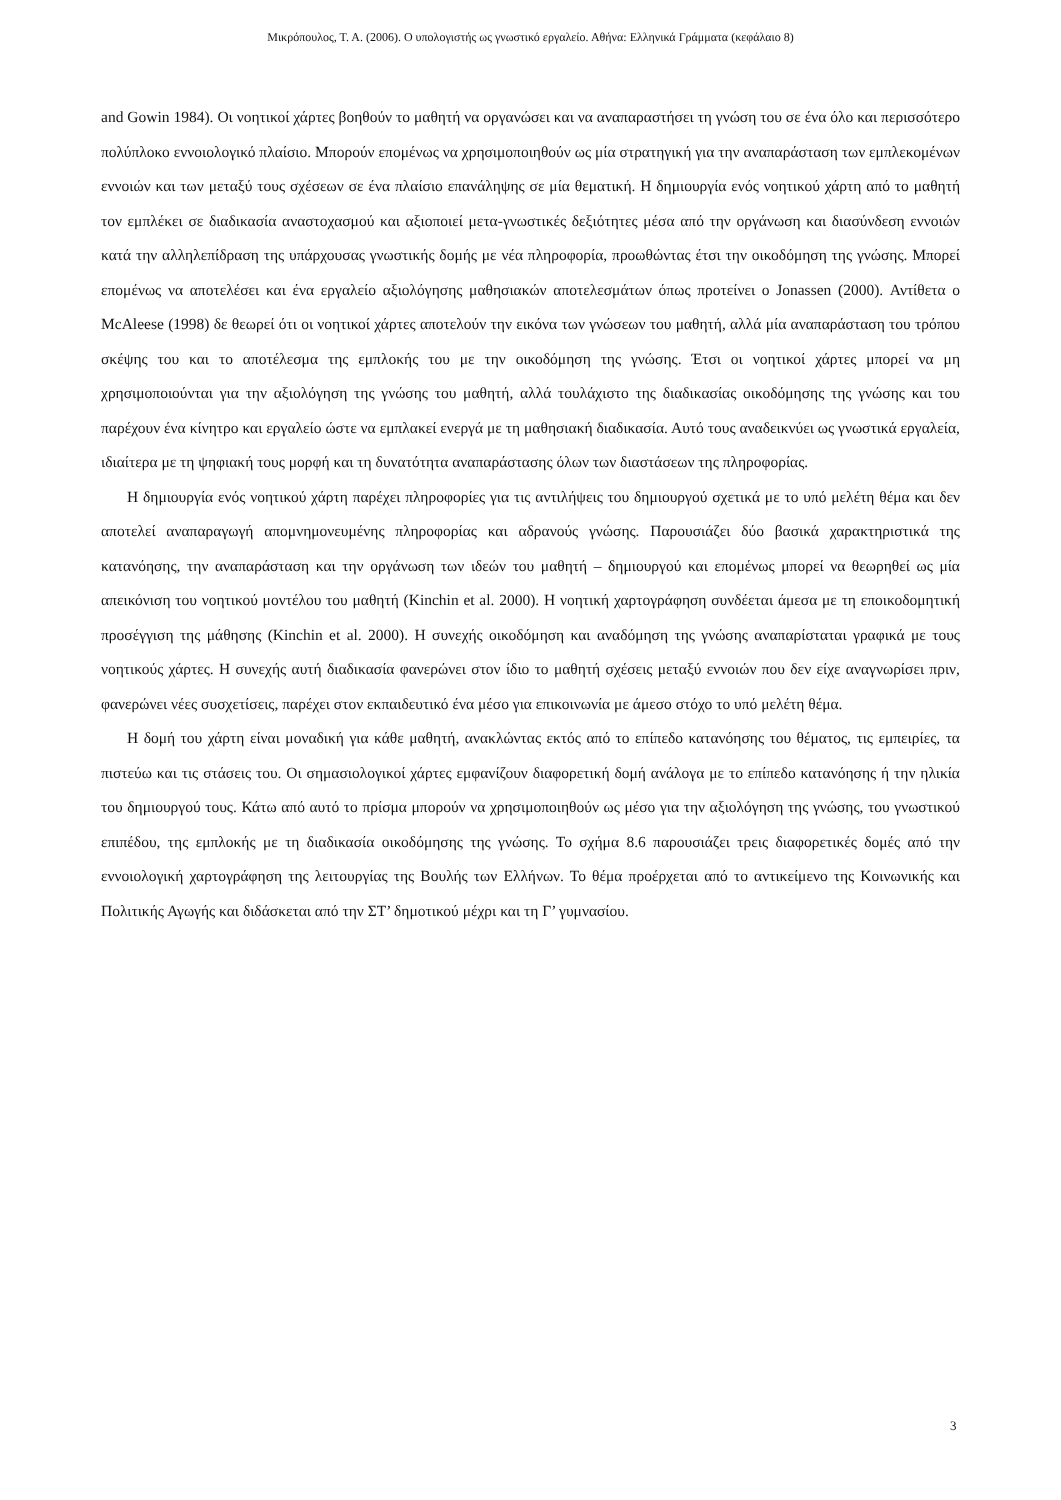Μικρόπουλος, Τ. Α. (2006). Ο υπολογιστής ως γνωστικό εργαλείο. Αθήνα: Ελληνικά Γράμματα (κεφάλαιο 8)
and Gowin 1984). Οι νοητικοί χάρτες βοηθούν το μαθητή να οργανώσει και να αναπαραστήσει τη γνώση του σε ένα όλο και περισσότερο πολύπλοκο εννοιολογικό πλαίσιο. Μπορούν επομένως να χρησιμοποιηθούν ως μία στρατηγική για την αναπαράσταση των εμπλεκομένων εννοιών και των μεταξύ τους σχέσεων σε ένα πλαίσιο επανάληψης σε μία θεματική. Η δημιουργία ενός νοητικού χάρτη από το μαθητή τον εμπλέκει σε διαδικασία αναστοχασμού και αξιοποιεί μετα-γνωστικές δεξιότητες μέσα από την οργάνωση και διασύνδεση εννοιών κατά την αλληλεπίδραση της υπάρχουσας γνωστικής δομής με νέα πληροφορία, προωθώντας έτσι την οικοδόμηση της γνώσης. Μπορεί επομένως να αποτελέσει και ένα εργαλείο αξιολόγησης μαθησιακών αποτελεσμάτων όπως προτείνει ο Jonassen (2000). Αντίθετα ο McAleese (1998) δε θεωρεί ότι οι νοητικοί χάρτες αποτελούν την εικόνα των γνώσεων του μαθητή, αλλά μία αναπαράσταση του τρόπου σκέψης του και το αποτέλεσμα της εμπλοκής του με την οικοδόμηση της γνώσης. Έτσι οι νοητικοί χάρτες μπορεί να μη χρησιμοποιούνται για την αξιολόγηση της γνώσης του μαθητή, αλλά τουλάχιστο της διαδικασίας οικοδόμησης της γνώσης και του παρέχουν ένα κίνητρο και εργαλείο ώστε να εμπλακεί ενεργά με τη μαθησιακή διαδικασία. Αυτό τους αναδεικνύει ως γνωστικά εργαλεία, ιδιαίτερα με τη ψηφιακή τους μορφή και τη δυνατότητα αναπαράστασης όλων των διαστάσεων της πληροφορίας.
Η δημιουργία ενός νοητικού χάρτη παρέχει πληροφορίες για τις αντιλήψεις του δημιουργού σχετικά με το υπό μελέτη θέμα και δεν αποτελεί αναπαραγωγή απομνημονευμένης πληροφορίας και αδρανούς γνώσης. Παρουσιάζει δύο βασικά χαρακτηριστικά της κατανόησης, την αναπαράσταση και την οργάνωση των ιδεών του μαθητή – δημιουργού και επομένως μπορεί να θεωρηθεί ως μία απεικόνιση του νοητικού μοντέλου του μαθητή (Kinchin et al. 2000). Η νοητική χαρτογράφηση συνδέεται άμεσα με τη εποικοδομητική προσέγγιση της μάθησης (Kinchin et al. 2000). Η συνεχής οικοδόμηση και αναδόμηση της γνώσης αναπαρίσταται γραφικά με τους νοητικούς χάρτες. Η συνεχής αυτή διαδικασία φανερώνει στον ίδιο το μαθητή σχέσεις μεταξύ εννοιών που δεν είχε αναγνωρίσει πριν, φανερώνει νέες συσχετίσεις, παρέχει στον εκπαιδευτικό ένα μέσο για επικοινωνία με άμεσο στόχο το υπό μελέτη θέμα.
Η δομή του χάρτη είναι μοναδική για κάθε μαθητή, ανακλώντας εκτός από το επίπεδο κατανόησης του θέματος, τις εμπειρίες, τα πιστεύω και τις στάσεις του. Οι σημασιολογικοί χάρτες εμφανίζουν διαφορετική δομή ανάλογα με το επίπεδο κατανόησης ή την ηλικία του δημιουργού τους. Κάτω από αυτό το πρίσμα μπορούν να χρησιμοποιηθούν ως μέσο για την αξιολόγηση της γνώσης, του γνωστικού επιπέδου, της εμπλοκής με τη διαδικασία οικοδόμησης της γνώσης. Το σχήμα 8.6 παρουσιάζει τρεις διαφορετικές δομές από την εννοιολογική χαρτογράφηση της λειτουργίας της Βουλής των Ελλήνων. Το θέμα προέρχεται από το αντικείμενο της Κοινωνικής και Πολιτικής Αγωγής και διδάσκεται από την ΣΤ’ δημοτικού μέχρι και τη Γ’ γυμνασίου.
3